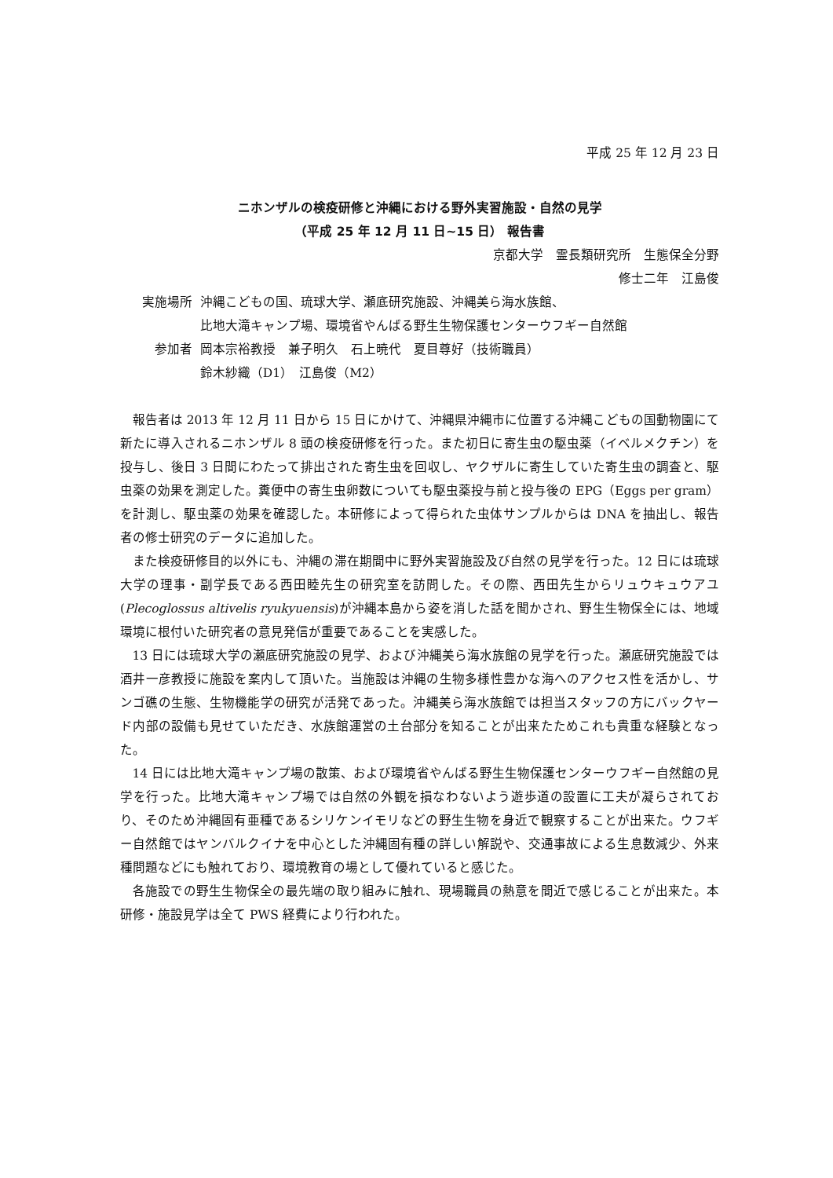平成 25 年 12 月 23 日
ニホンザルの検疫研修と沖縄における野外実習施設・自然の見学
（平成 25 年 12 月 11 日~15 日） 報告書
京都大学　霊長類研究所　生態保全分野
修士二年　江島俊
実施場所 沖縄こどもの国、琉球大学、瀬底研究施設、沖縄美ら海水族館、
比地大滝キャンプ場、環境省やんばる野生生物保護センターウフギー自然館
参加者 岡本宗裕教授　兼子明久　石上暁代　夏目尊好（技術職員）
鈴木紗織（D1）　江島俊（M2）
報告者は 2013 年 12 月 11 日から 15 日にかけて、沖縄県沖縄市に位置する沖縄こどもの国動物園にて新たに導入されるニホンザル 8 頭の検疫研修を行った。また初日に寄生虫の駆虫薬（イベルメクチン）を投与し、後日 3 日間にわたって排出された寄生虫を回収し、ヤクザルに寄生していた寄生虫の調査と、駆虫薬の効果を測定した。糞便中の寄生虫卵数についても駆虫薬投与前と投与後の EPG（Eggs per gram）を計測し、駆虫薬の効果を確認した。本研修によって得られた虫体サンプルからは DNA を抽出し、報告者の修士研究のデータに追加した。
また検疫研修目的以外にも、沖縄の滞在期間中に野外実習施設及び自然の見学を行った。12 日には琉球大学の理事・副学長である西田睦先生の研究室を訪問した。その際、西田先生からリュウキュウアユ(Plecoglossus altivelis ryukyuensis)が沖縄本島から姿を消した話を聞かされ、野生生物保全には、地域環境に根付いた研究者の意見発信が重要であることを実感した。
13 日には琉球大学の瀬底研究施設の見学、および沖縄美ら海水族館の見学を行った。瀬底研究施設では酒井一彦教授に施設を案内して頂いた。当施設は沖縄の生物多様性豊かな海へのアクセス性を活かし、サンゴ礁の生態、生物機能学の研究が活発であった。沖縄美ら海水族館では担当スタッフの方にバックヤード内部の設備も見せていただき、水族館運営の土台部分を知ることが出来たためこれも貴重な経験となった。
14 日には比地大滝キャンプ場の散策、および環境省やんばる野生生物保護センターウフギー自然館の見学を行った。比地大滝キャンプ場では自然の外観を損なわないよう遊歩道の設置に工夫が凝らされており、そのため沖縄固有亜種であるシリケンイモリなどの野生生物を身近で観察することが出来た。ウフギー自然館ではヤンバルクイナを中心とした沖縄固有種の詳しい解説や、交通事故による生息数減少、外来種問題などにも触れており、環境教育の場として優れていると感じた。
各施設での野生生物保全の最先端の取り組みに触れ、現場職員の熱意を間近で感じることが出来た。本研修・施設見学は全て PWS 経費により行われた。